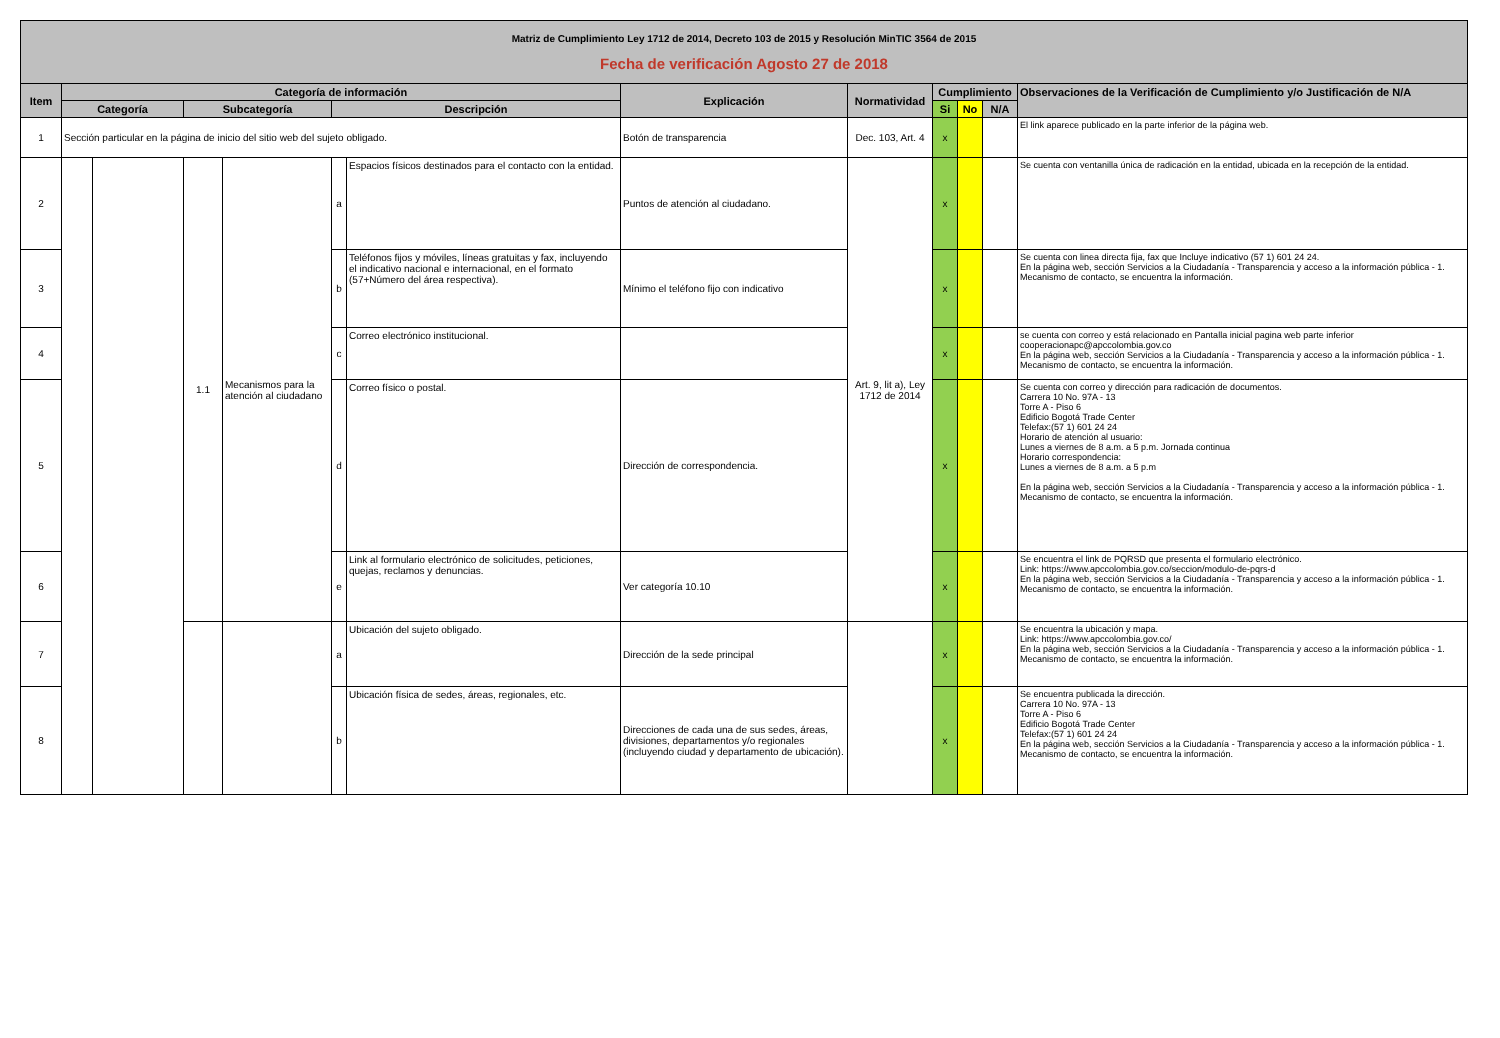| Matriz de Cumplimiento Ley 1712 de 2014, Decreto 103 de 2015 y Resolución MinTIC 3564 de 2015 Fecha de verificación Agosto 27 de 2018 | | | | | | | | | | | | |
| Item | Categoría de información | | | | | | Explicación | Normatividad | Cumplimiento | | | Observaciones de la Verificación de Cumplimiento y/o Justificación de N/A |
| | Categoría | | Subcategoría | | Descripción | | | | Si | No | N/A | |
| 1 | Sección particular en la página de inicio del sitio web del sujeto obligado. | | | | | | Botón de transparencia | Dec. 103, Art. 4 | x | | | El link aparece publicado en la parte inferior de la página web. |
| 2 | | | 1.1 | Mecanismos para la atención al ciudadano | a | Espacios físicos destinados para el contacto con la entidad. | Puntos de atención al ciudadano. | Art. 9, lit a), Ley 1712 de 2014 | x | | | Se cuenta con ventanilla única de radicación en la entidad, ubicada en la recepción de la entidad. |
| 3 | | | | | b | Teléfonos fijos y móviles, líneas gratuitas y fax, incluyendo el indicativo nacional e internacional, en el formato (57+Número del área respectiva). | Mínimo el teléfono fijo con indicativo | | x | | | Se cuenta con linea directa fija, fax que Incluye indicativo (57 1) 601 24 24. En la página web, sección Servicios a la Ciudadanía - Transparencia y acceso a la información pública - 1. Mecanismo de contacto, se encuentra la información. |
| 4 | | | | | c | Correo electrónico institucional. | | | x | | | se cuenta con correo y está relacionado en Pantalla inicial pagina web parte inferior cooperacionapc@apccolombia.gov.co En la página web, sección Servicios a la Ciudadanía - Transparencia y acceso a la información pública - 1. Mecanismo de contacto, se encuentra la información. |
| 5 | | | | | d | Correo físico o postal. | Dirección de correspondencia. | | x | | | Se cuenta con correo y dirección para radicación de documentos. Carrera 10 No. 97A - 13 Torre A - Piso 6 Edificio Bogotá Trade Center Telefax:(57 1) 601 24 24 Horario de atención al usuario: Lunes a viernes de 8 a.m. a 5 p.m. Jornada continua Horario correspondencia: Lunes a viernes de 8 a.m. a 5 p.m En la página web, sección Servicios a la Ciudadanía - Transparencia y acceso a la información pública - 1. Mecanismo de contacto, se encuentra la información. |
| 6 | | | | | e | Link al formulario electrónico de solicitudes, peticiones, quejas, reclamos y denuncias. | Ver categoría 10.10 | | x | | | Se encuentra el link de PQRSD que presenta el formulario electrónico. Link: https://www.apccolombia.gov.co/seccion/modulo-de-pqrs-d En la página web, sección Servicios a la Ciudadanía - Transparencia y acceso a la información pública - 1. Mecanismo de contacto, se encuentra la información. |
| 7 | | | | | a | Ubicación del sujeto obligado. | Dirección de la sede principal | | x | | | Se encuentra la ubicación y mapa. Link: https://www.apccolombia.gov.co/ En la página web, sección Servicios a la Ciudadanía - Transparencia y acceso a la información pública - 1. Mecanismo de contacto, se encuentra la información. |
| 8 | | | | | b | Ubicación física de sedes, áreas, regionales, etc. | Direcciones de cada una de sus sedes, áreas, divisiones, departamentos y/o regionales (incluyendo ciudad y departamento de ubicación). | | x | | | Se encuentra publicada la dirección. Carrera 10 No. 97A - 13 Torre A - Piso 6 Edificio Bogotá Trade Center Telefax:(57 1) 601 24 24 En la página web, sección Servicios a la Ciudadanía - Transparencia y acceso a la información pública - 1. Mecanismo de contacto, se encuentra la información. |